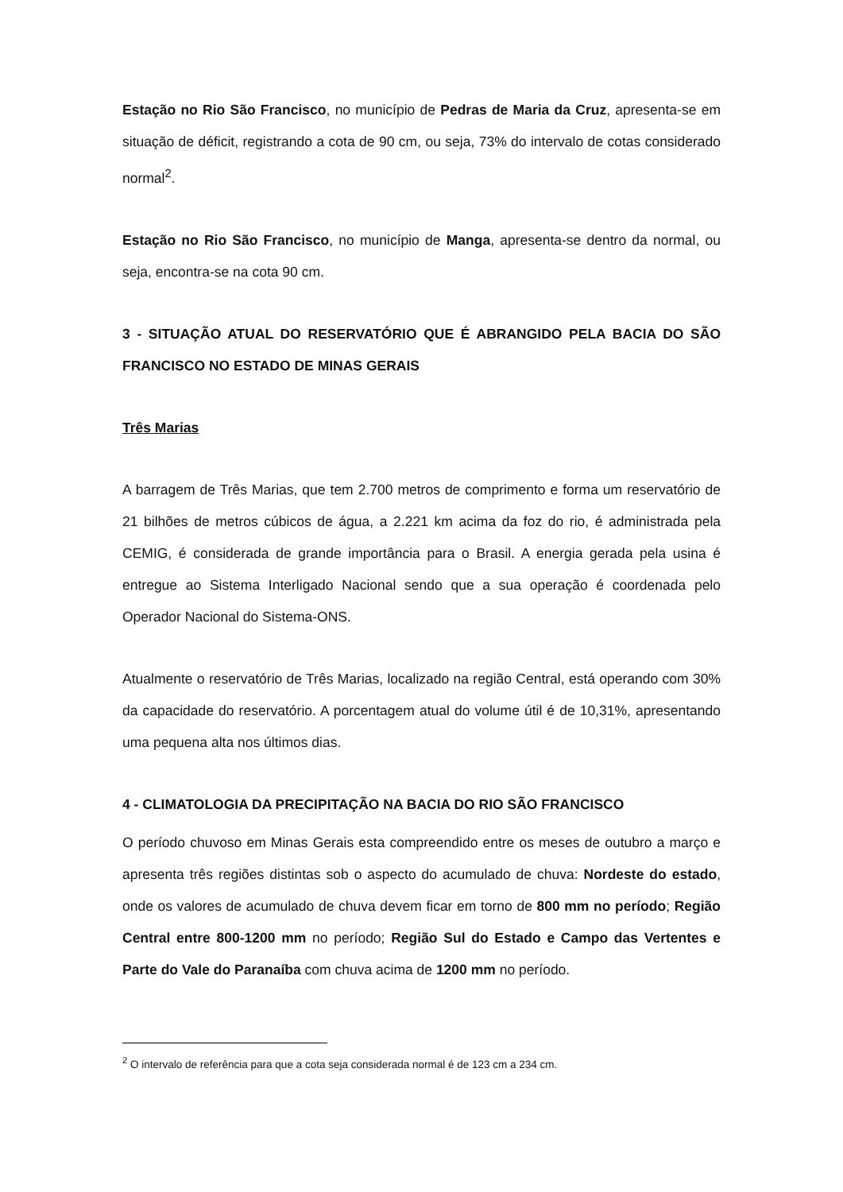Estação no Rio São Francisco, no município de Pedras de Maria da Cruz, apresenta-se em situação de déficit, registrando a cota de 90 cm, ou seja, 73% do intervalo de cotas considerado normal<sup>2</sup>.
Estação no Rio São Francisco, no município de Manga, apresenta-se dentro da normal, ou seja, encontra-se na cota 90 cm.
3 - SITUAÇÃO ATUAL DO RESERVATÓRIO QUE É ABRANGIDO PELA BACIA DO SÃO FRANCISCO NO ESTADO DE MINAS GERAIS
Três Marias
A barragem de Três Marias, que tem 2.700 metros de comprimento e forma um reservatório de 21 bilhões de metros cúbicos de água, a 2.221 km acima da foz do rio, é administrada pela CEMIG, é considerada de grande importância para o Brasil. A energia gerada pela usina é entregue ao Sistema Interligado Nacional sendo que a sua operação é coordenada pelo Operador Nacional do Sistema-ONS.
Atualmente o reservatório de Três Marias, localizado na região Central, está operando com 30% da capacidade do reservatório. A porcentagem atual do volume útil é de 10,31%, apresentando uma pequena alta nos últimos dias.
4 - CLIMATOLOGIA DA PRECIPITAÇÃO NA BACIA DO RIO SÃO FRANCISCO
O período chuvoso em Minas Gerais esta compreendido entre os meses de outubro a março e apresenta três regiões distintas sob o aspecto do acumulado de chuva: Nordeste do estado, onde os valores de acumulado de chuva devem ficar em torno de 800 mm no período; Região Central entre 800-1200 mm no período; Região Sul do Estado e Campo das Vertentes e Parte do Vale do Paranaíba com chuva acima de 1200 mm no período.
<sup>2</sup> O intervalo de referência para que a cota seja considerada normal é de 123 cm a 234 cm.